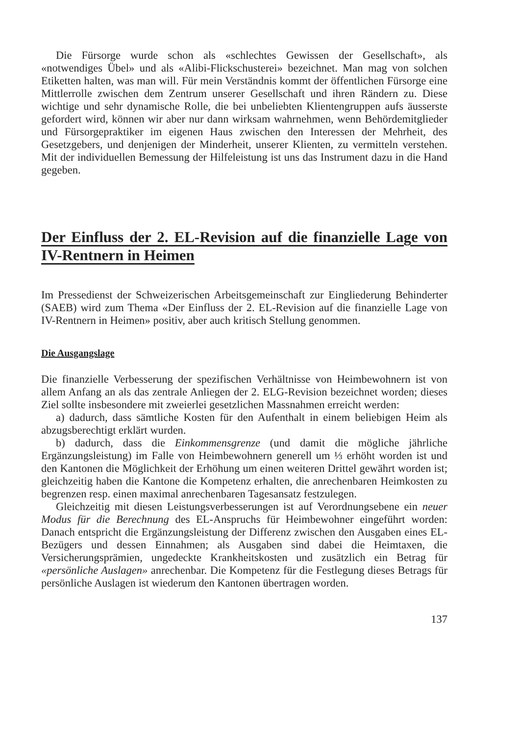Die Fürsorge wurde schon als «schlechtes Gewissen der Gesellschaft», als «notwendiges Übel» und als «Alibi-Flickschusterei» bezeichnet. Man mag von solchen Etiketten halten, was man will. Für mein Verständnis kommt der öffentlichen Fürsorge eine Mittlerrolle zwischen dem Zentrum unserer Gesellschaft und ihren Rändern zu. Diese wichtige und sehr dynamische Rolle, die bei unbeliebten Klientengruppen aufs äusserste gefordert wird, können wir aber nur dann wirksam wahrnehmen, wenn Behördemitglieder und Fürsorgepraktiker im eigenen Haus zwischen den Interessen der Mehrheit, des Gesetzgebers, und denjenigen der Minderheit, unserer Klienten, zu vermitteln verstehen. Mit der individuellen Bemessung der Hilfeleistung ist uns das Instrument dazu in die Hand gegeben.
Der Einfluss der 2. EL-Revision auf die finanzielle Lage von IV-Rentnern in Heimen
Im Pressedienst der Schweizerischen Arbeitsgemeinschaft zur Eingliederung Behinderter (SAEB) wird zum Thema «Der Einfluss der 2. EL-Revision auf die finanzielle Lage von IV-Rentnern in Heimen» positiv, aber auch kritisch Stellung genommen.
Die Ausgangslage
Die finanzielle Verbesserung der spezifischen Verhältnisse von Heimbewohnern ist von allem Anfang an als das zentrale Anliegen der 2. ELG-Revision bezeichnet worden; dieses Ziel sollte insbesondere mit zweierlei gesetzlichen Massnahmen erreicht werden:
a) dadurch, dass sämtliche Kosten für den Aufenthalt in einem beliebigen Heim als abzugsberechtigt erklärt wurden.
b) dadurch, dass die Einkommensgrenze (und damit die mögliche jährliche Ergänzungsleistung) im Falle von Heimbewohnern generell um ⅓ erhöht worden ist und den Kantonen die Möglichkeit der Erhöhung um einen weiteren Drittel gewährt worden ist; gleichzeitig haben die Kantone die Kompetenz erhalten, die anrechenbaren Heimkosten zu begrenzen resp. einen maximal anrechenbaren Tagesansatz festzulegen.
Gleichzeitig mit diesen Leistungsverbesserungen ist auf Verordnungsebene ein neuer Modus für die Berechnung des EL-Anspruchs für Heimbewohner eingeführt worden: Danach entspricht die Ergänzungsleistung der Differenz zwischen den Ausgaben eines EL-Bezügers und dessen Einnahmen; als Ausgaben sind dabei die Heimtaxen, die Versicherungsprämien, ungedeckte Krankheitskosten und zusätzlich ein Betrag für «persönliche Auslagen» anrechenbar. Die Kompetenz für die Festlegung dieses Betrags für persönliche Auslagen ist wiederum den Kantonen übertragen worden.
137